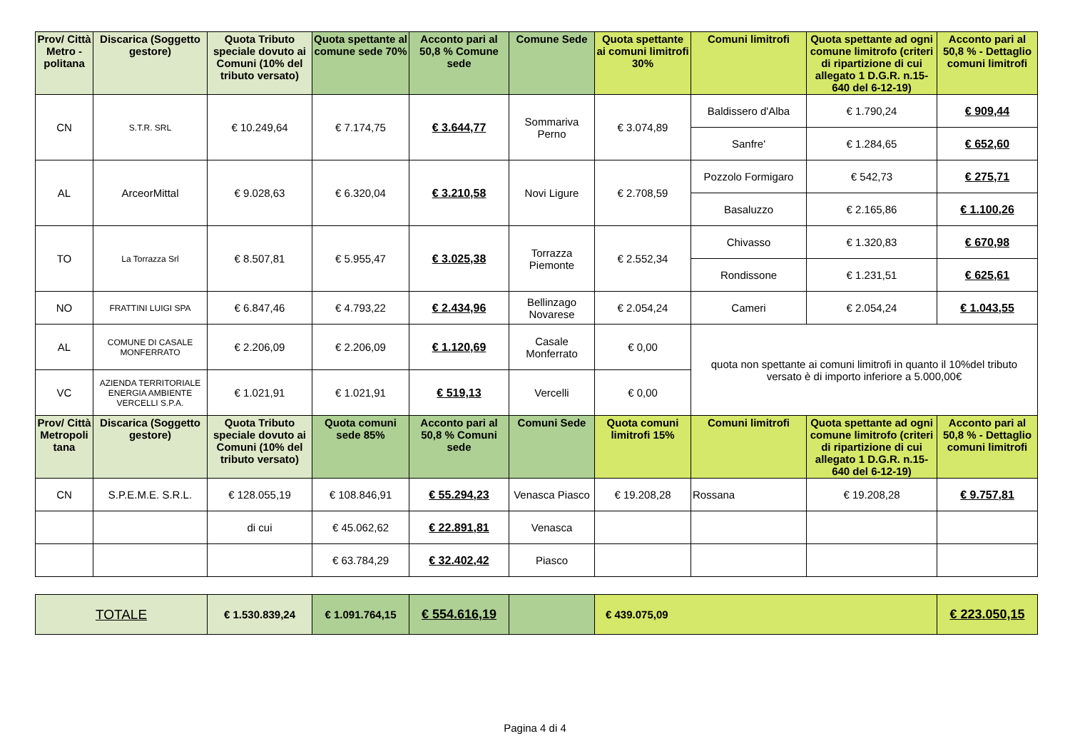| Prov/ Città Metro - politana | Discarica (Soggetto gestore) | Quota Tributo speciale dovuto ai Comuni (10% del tributo versato) | Quota spettante al comune sede 70% | Acconto pari al 50,8 % Comune sede | Comune Sede | Quota spettante ai comuni limitrofi 30% | Comuni limitrofi | Quota spettante ad ogni comune limitrofo (criteri di ripartizione di cui allegato 1 D.G.R. n.15-640 del 6-12-19) | Acconto pari al 50,8 % - Dettaglio comuni limitrofi |
| --- | --- | --- | --- | --- | --- | --- | --- | --- | --- |
| CN | S.T.R. SRL | € 10.249,64 | € 7.174,75 | € 3.644,77 | Sommariva Perno | € 3.074,89 | Baldissero d'Alba | € 1.790,24 | € 909,44 |
| | | | | | | | Sanfre' | € 1.284,65 | € 652,60 |
| AL | ArceorMittal | € 9.028,63 | € 6.320,04 | € 3.210,58 | Novi Ligure | € 2.708,59 | Pozzolo Formigaro | € 542,73 | € 275,71 |
| | | | | | | | Basaluzzo | € 2.165,86 | € 1.100,26 |
| TO | La Torrazza Srl | € 8.507,81 | € 5.955,47 | € 3.025,38 | Torrazza Piemonte | € 2.552,34 | Chivasso | € 1.320,83 | € 670,98 |
| | | | | | | | Rondissone | € 1.231,51 | € 625,61 |
| NO | FRATTINI LUIGI SPA | € 6.847,46 | € 4.793,22 | € 2.434,96 | Bellinzago Novarese | € 2.054,24 | Cameri | € 2.054,24 | € 1.043,55 |
| AL | COMUNE DI CASALE MONFERRATO | € 2.206,09 | € 2.206,09 | € 1.120,69 | Casale Monferrato | € 0,00 | quota non spettante ai comuni limitrofi in quanto il 10%del tributo versato è di importo inferiore a 5.000,00€ | | |
| VC | AZIENDA TERRITORIALE ENERGIA AMBIENTE VERCELLI S.P.A. | € 1.021,91 | € 1.021,91 | € 519,13 | Vercelli | € 0,00 | | | |
| Prov/ Città Metropoli tana | Discarica (Soggetto gestore) | Quota Tributo speciale dovuto ai Comuni (10% del tributo versato) | Quota comuni sede 85% | Acconto pari al 50,8 % Comuni sede | Comuni Sede | Quota comuni limitrofi 15% | Comuni limitrofi | Quota spettante ad ogni comune limitrofo (criteri di ripartizione di cui allegato 1 D.G.R. n.15-640 del 6-12-19) | Acconto pari al 50,8 % - Dettaglio comuni limitrofi |
| CN | S.P.E.M.E. S.R.L. | € 128.055,19 | € 108.846,91 | € 55.294,23 | Venasca Piasco | € 19.208,28 | Rossana | € 19.208,28 | € 9.757,81 |
| | | di cui | € 45.062,62 | € 22.891,81 | Venasca | | | | |
| | | | € 63.784,29 | € 32.402,42 | Piasco | | | | |
| TOTALE | | € 1.530.839,24 | € 1.091.764,15 | € 554.616,19 | | € 439.075,09 | | | € 223.050,15 |
Pagina 4 di 4